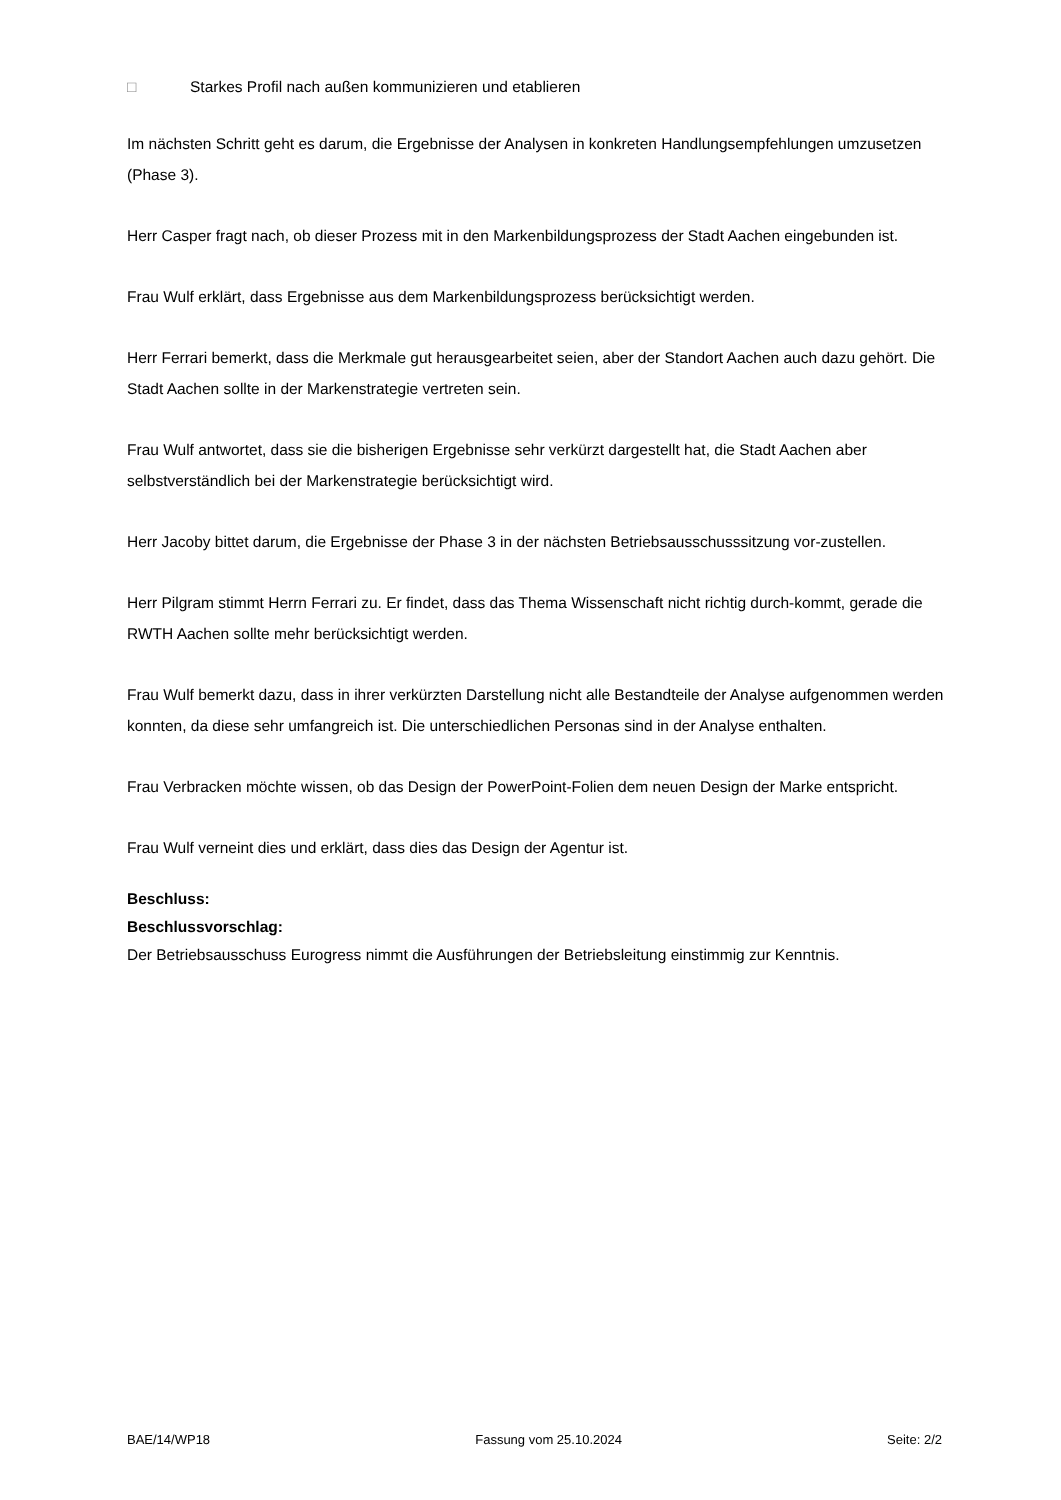□ Starkes Profil nach außen kommunizieren und etablieren
Im nächsten Schritt geht es darum, die Ergebnisse der Analysen in konkreten Handlungsempfehlungen umzusetzen (Phase 3).
Herr Casper fragt nach, ob dieser Prozess mit in den Markenbildungsprozess der Stadt Aachen eingebunden ist.
Frau Wulf erklärt, dass Ergebnisse aus dem Markenbildungsprozess berücksichtigt werden.
Herr Ferrari bemerkt, dass die Merkmale gut herausgearbeitet seien, aber der Standort Aachen auch dazu gehört. Die Stadt Aachen sollte in der Markenstrategie vertreten sein.
Frau Wulf antwortet, dass sie die bisherigen Ergebnisse sehr verkürzt dargestellt hat, die Stadt Aachen aber selbstverständlich bei der Markenstrategie berücksichtigt wird.
Herr Jacoby bittet darum, die Ergebnisse der Phase 3 in der nächsten Betriebsausschusssitzung vor-zustellen.
Herr Pilgram stimmt Herrn Ferrari zu. Er findet, dass das Thema Wissenschaft nicht richtig durch-kommt, gerade die RWTH Aachen sollte mehr berücksichtigt werden.
Frau Wulf bemerkt dazu, dass in ihrer verkürzten Darstellung nicht alle Bestandteile der Analyse aufgenommen werden konnten, da diese sehr umfangreich ist. Die unterschiedlichen Personas sind in der Analyse enthalten.
Frau Verbracken möchte wissen, ob das Design der PowerPoint-Folien dem neuen Design der Marke entspricht.
Frau Wulf verneint dies und erklärt, dass dies das Design der Agentur ist.
Beschluss:
Beschlussvorschlag:
Der Betriebsausschuss Eurogress nimmt die Ausführungen der Betriebsleitung einstimmig zur Kenntnis.
BAE/14/WP18 Fassung vom 25.10.2024 Seite: 2/2